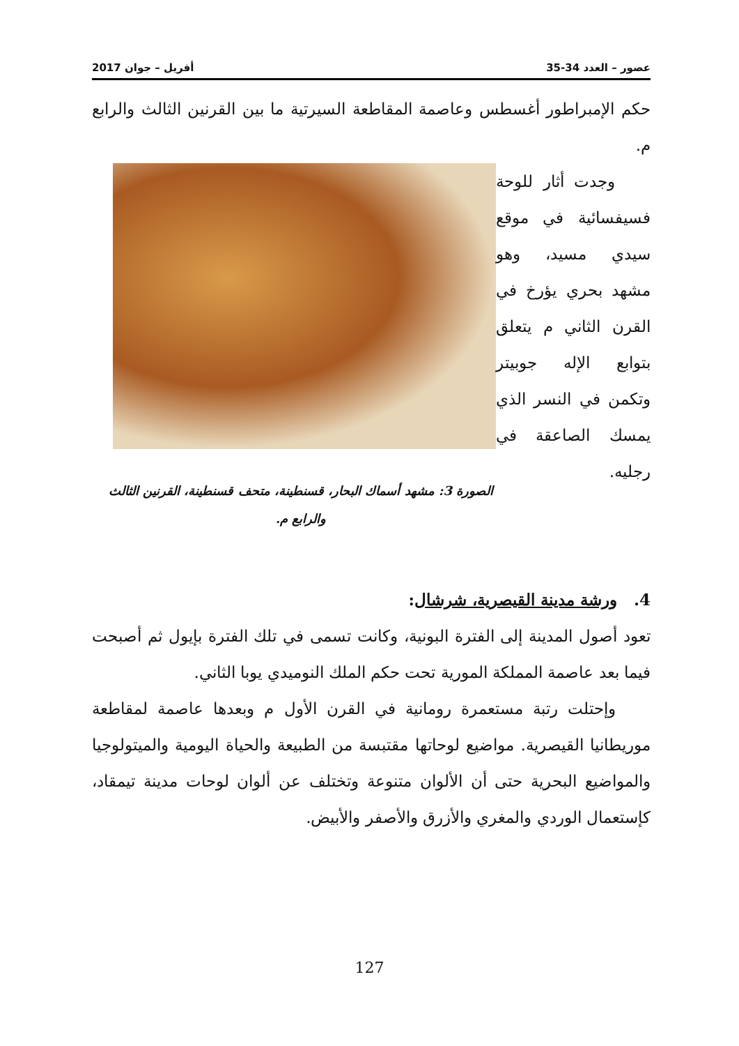عصور – العدد 34-35 أفريل – جوان 2017
حكم الإمبراطور أغسطس وعاصمة المقاطعة السيرتية ما بين القرنين الثالث والرابع م.
الصورة 3: مشهد أسماك البحار، قسنطينة، متحف قسنطينة، القرنين الثالث والرابع م.
وجدت أثار للوحة فسيفسائية في موقع سيدي مسيد، وهو مشهد بحري يؤرخ في القرن الثاني م يتعلق بتوابع الإله جوبيتر وتكمن في النسر الذي يمسك الصاعقة في رجليه.
4. ورشة مدينة القيصرية، شرشال:
تعود أصول المدينة إلى الفترة البونية، وكانت تسمى في تلك الفترة بإيول ثم أصبحت فيما بعد عاصمة المملكة المورية تحت حكم الملك النوميدي يوبا الثاني.
وإحتلت رتبة مستعمرة رومانية في القرن الأول م وبعدها عاصمة لمقاطعة موريطانيا القيصرية. مواضيع لوحاتها مقتبسة من الطبيعة والحياة اليومية والميتولوجيا والمواضيع البحرية حتى أن الألوان متنوعة وتختلف عن ألوان لوحات مدينة تيمقاد، كإستعمال الوردي والمغري والأزرق والأصفر والأبيض.
127